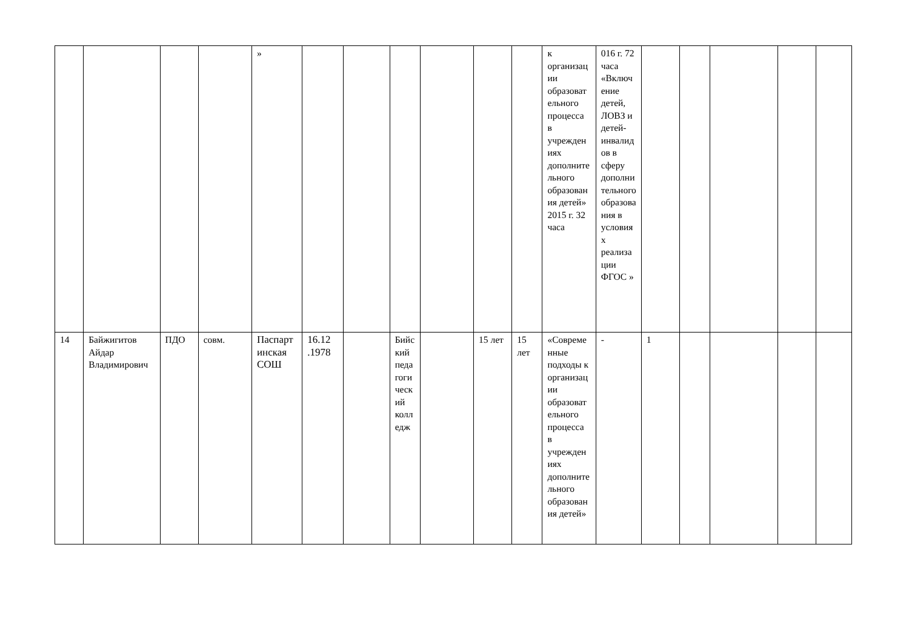| | | | | » | | | | | | | к организации образовательного процесса в учреждениях дополнительного образования детей» 2015 г. 32 часа | 016 г. 72 часа «Включение детей, ЛОВЗ и детей-инвалидов в сферу дополнительного образования в условиях реализации ФГОС » | | | | | |
| 14 | Байжигитов Айдар Владимирович | ПДО | совм. | Паспартинская СОШ | 16.12 .1978 | | Бийский педагогический колледж | | 15 лет | 15 лет | «Современные подходы к организации образовательного процесса в учреждениях дополнительного образования детей» | - | 1 | | | | |